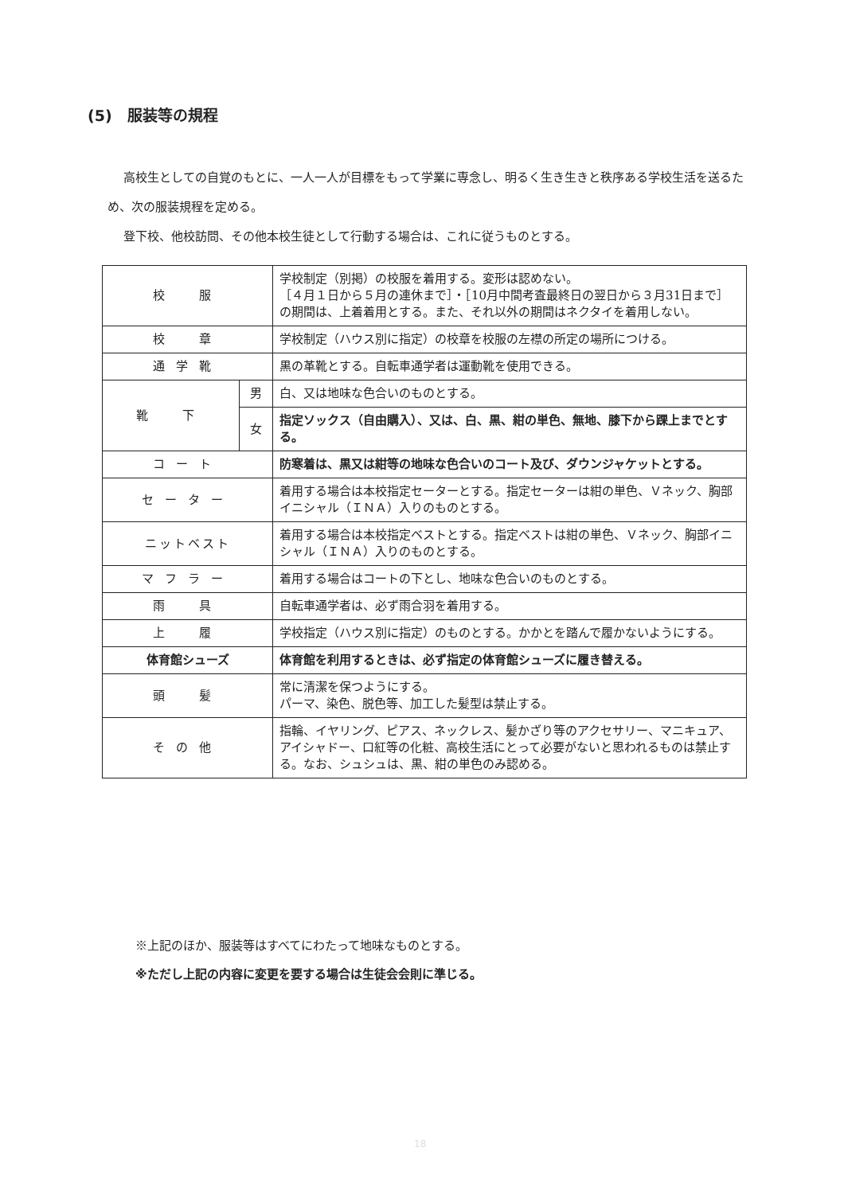(5)　服装等の規程
高校生としての自覚のもとに、一人一人が目標をもって学業に専念し、明るく生き生きと秩序ある学校生活を送るため、次の服装規程を定める。
登下校、他校訪問、その他本校生徒として行動する場合は、これに従うものとする。
| 校 服 | | 学校制定（別掲）の校服を着用する。変形は認めない。 ［４月１日から５月の連休まで］・［10月中間考査最終日の翌日から３月31日まで］の期間は、上着着用とする。また、それ以外の期間はネクタイを着用しない。 |
| 校 章 | | 学校制定（ハウス別に指定）の校章を校服の左襟の所定の場所につける。 |
| 通学靴 | | 黒の革靴とする。自転車通学者は運動靴を使用できる。 |
| 靴 下 | 男 | 白、又は地味な色合いのものとする。 |
| | 女 | 指定ソックス（自由購入）、又は、白、黒、紺の単色、無地、膝下から踝上までとする。 |
| コート | | 防寒着は、黒又は紺等の地味な色合いのコート及び、ダウンジャケットとする。 |
| セーター | | 着用する場合は本校指定セーターとする。指定セーターは紺の単色、Ｖネック、胸部イニシャル（ＩＮＡ）入りのものとする。 |
| ニットベスト | | 着用する場合は本校指定ベストとする。指定ベストは紺の単色、Ｖネック、胸部イニシャル（ＩＮＡ）入りのものとする。 |
| マフラー | | 着用する場合はコートの下とし、地味な色合いのものとする。 |
| 雨 具 | | 自転車通学者は、必ず雨合羽を着用する。 |
| 上 履 | | 学校指定（ハウス別に指定）のものとする。かかとを踏んで履かないようにする。 |
| 体育館シューズ | | 体育館を利用するときは、必ず指定の体育館シューズに履き替える。 |
| 頭 髪 | | 常に清潔を保つようにする。 パーマ、染色、脱色等、加工した髪型は禁止する。 |
| その他 | | 指輪、イヤリング、ピアス、ネックレス、髪かざり等のアクセサリー、マニキュア、アイシャドー、口紅等の化粧、高校生活にとって必要がないと思われるものは禁止する。なお、シュシュは、黒、紺の単色のみ認める。 |
※上記のほか、服装等はすべてにわたって地味なものとする。
※ただし上記の内容に変更を要する場合は生徒会会則に準じる。
18